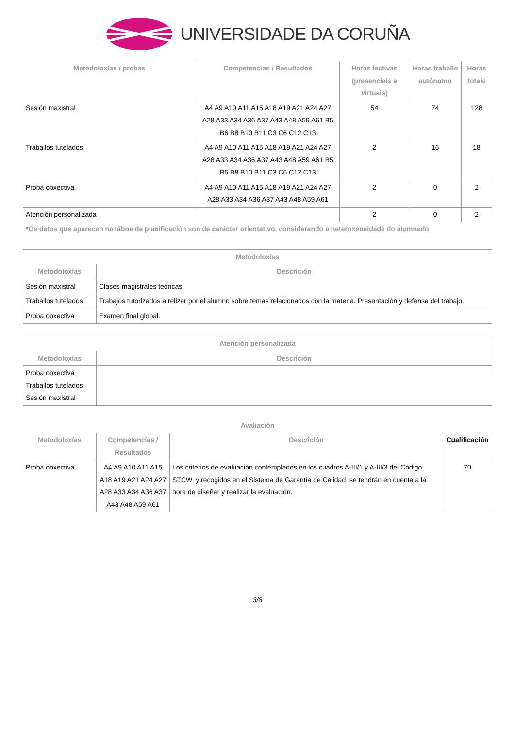UNIVERSIDADE DA CORUÑA
| Metodoloxías / probas | Competencias / Resultados | Horas lectivas (presenciais e virtuais) | Horas traballo autónomo | Horas totais |
| --- | --- | --- | --- | --- |
| Sesión maxistral | A4 A9 A10 A11 A15 A18 A19 A21 A24 A27 A28 A33 A34 A36 A37 A43 A48 A59 A61 B5 B6 B8 B10 B11 C3 C6 C12 C13 | 54 | 74 | 128 |
| Traballos tutelados | A4 A9 A10 A11 A15 A18 A19 A21 A24 A27 A28 A33 A34 A36 A37 A43 A48 A59 A61 B5 B6 B8 B10 B11 C3 C6 C12 C13 | 2 | 16 | 18 |
| Proba obxectiva | A4 A9 A10 A11 A15 A18 A19 A21 A24 A27 A28 A33 A34 A36 A37 A43 A48 A59 A61 | 2 | 0 | 2 |
| Atención personalizada | | 2 | 0 | 2 |
| *Os datos que aparecen na táboa de planificación son de carácter orientativo, considerando a heteroxeneidade do alumnado | | | | |
| Metodoloxías | |
| --- | --- |
| Metodoloxías | Descrición |
| Sesión maxistral | Clases magistrales teóricas. |
| Traballos tutelados | Trabajos tutorizados a relizar por el alumno sobre temas relacionados con la materia. Presentación y defensa del trabajo. |
| Proba obxectiva | Examen final global. |
| Atención personalizada | |
| --- | --- |
| Metodoloxías | Descrición |
| Proba obxectiva Traballos tutelados Sesión maxistral | |
| Avaliación | | | |
| --- | --- | --- | --- |
| Metodoloxías | Competencias / Resultados | Descrición | Cualificación |
| Proba obxectiva | A4 A9 A10 A11 A15 A18 A19 A21 A24 A27 A28 A33 A34 A36 A37 A43 A48 A59 A61 | Los criterios de evaluación contemplados en los cuadros A-III/1 y A-III/3 del Código STCW, y recogidos en el Sistema de Garantía de Calidad, se tendrán en cuenta a la hora de diseñar y realizar la evaluación. | 70 |
3/8